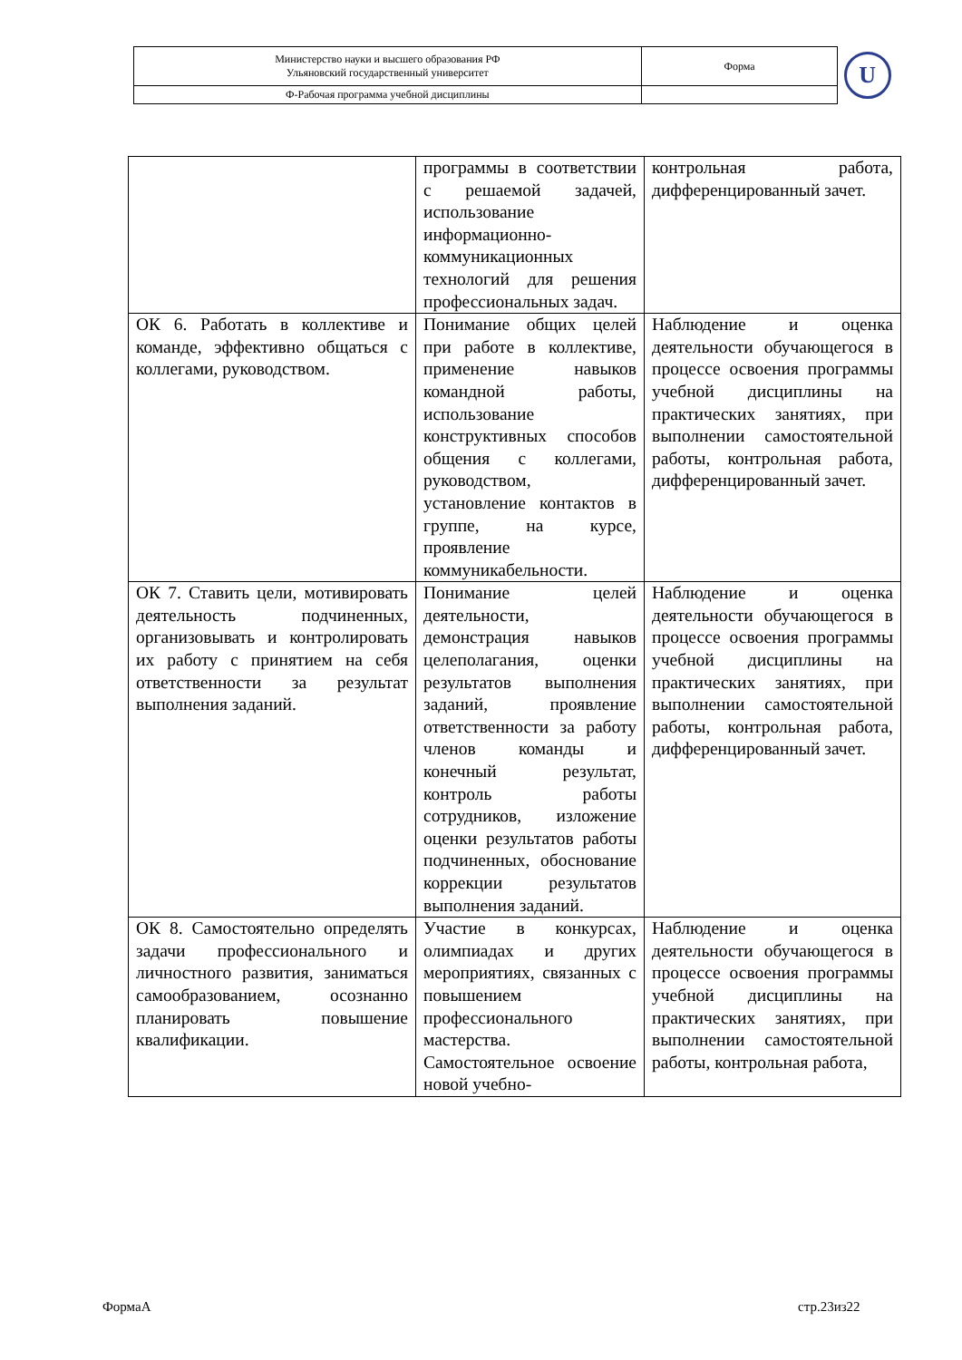| Министерство науки и высшего образования РФ Ульяновский государственный университет | Форма | U |
| Ф-Рабочая программа учебной дисциплины | | |
| | программы в соответствии с решаемой задачей, использование информационно-коммуникационных технологий для решения профессиональных задач. | контрольная работа, дифференцированный зачет. |
| ОК 6. Работать в коллективе и команде, эффективно общаться с коллегами, руководством. | Понимание общих целей при работе в коллективе, применение навыков командной работы, использование конструктивных способов общения с коллегами, руководством, установление контактов в группе, на курсе, проявление коммуникабельности. | Наблюдение и оценка деятельности обучающегося в процессе освоения программы учебной дисциплины на практических занятиях, при выполнении самостоятельной работы, контрольная работа, дифференцированный зачет. |
| ОК 7. Ставить цели, мотивировать деятельность подчиненных, организовывать и контролировать их работу с принятием на себя ответственности за результат выполнения заданий. | Понимание целей деятельности, демонстрация навыков целеполагания, оценки результатов выполнения заданий, проявление ответственности за работу членов команды и конечный результат, контроль работы сотрудников, изложение оценки результатов работы подчиненных, обоснование коррекции результатов выполнения заданий. | Наблюдение и оценка деятельности обучающегося в процессе освоения программы учебной дисциплины на практических занятиях, при выполнении самостоятельной работы, контрольная работа, дифференцированный зачет. |
| ОК 8. Самостоятельно определять задачи профессионального и личностного развития, заниматься самообразованием, осознанно планировать повышение квалификации. | Участие в конкурсах, олимпиадах и других мероприятиях, связанных с повышением профессионального мастерства. Самостоятельное освоение новой учебно- | Наблюдение и оценка деятельности обучающегося в процессе освоения программы учебной дисциплины на практических занятиях, при выполнении самостоятельной работы, контрольная работа, |
ФормаА стр.23из22